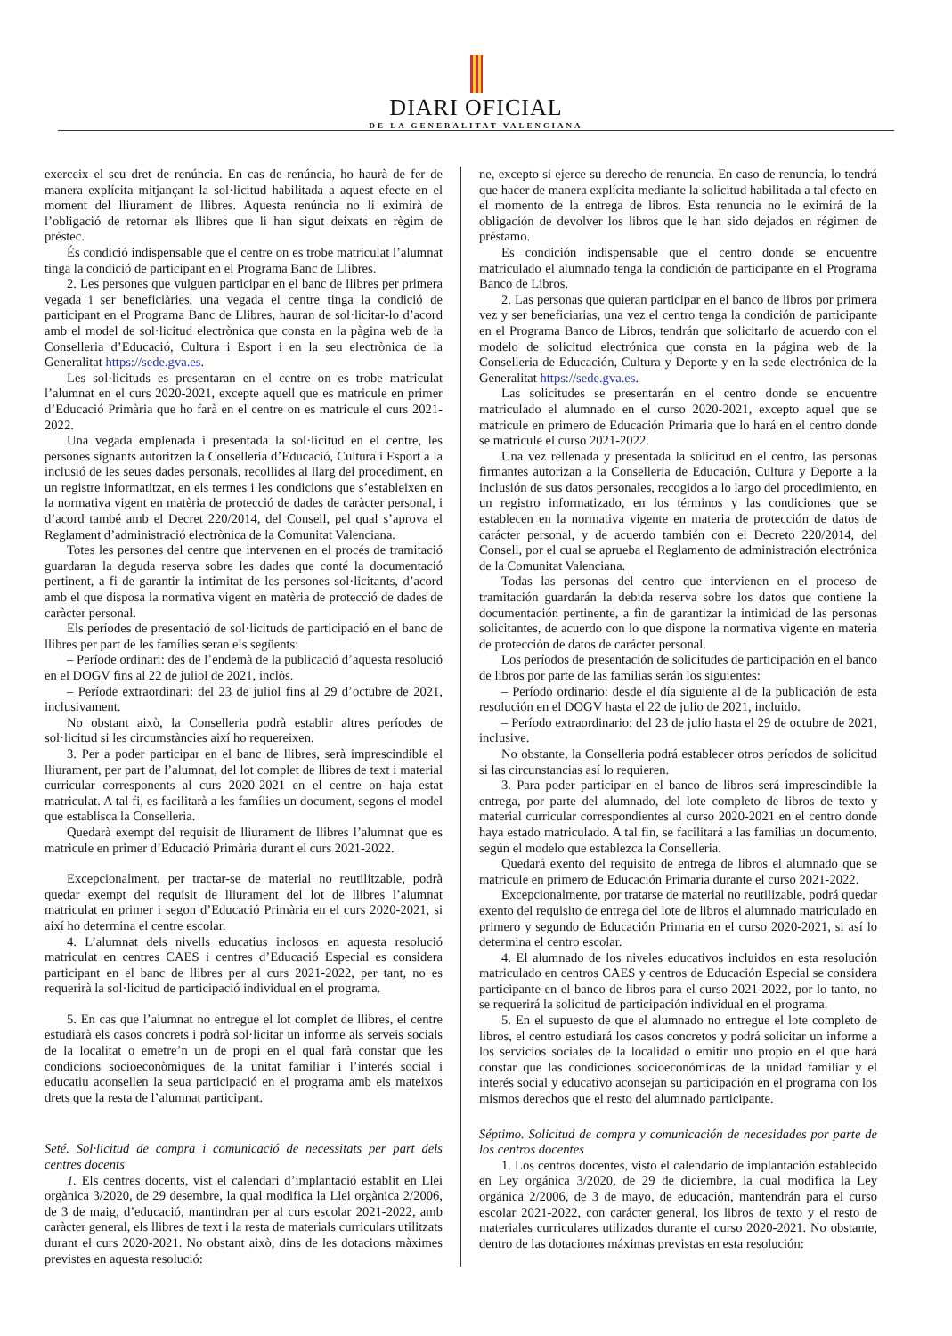DIARI OFICIAL
DE LA GENERALITAT VALENCIANA
exerceix el seu dret de renúncia. En cas de renúncia, ho haurà de fer de manera explícita mitjançant la sol·licitud habilitada a aquest efecte en el moment del lliurament de llibres. Aquesta renúncia no li eximirà de l’obligació de retornar els llibres que li han sigut deixats en règim de préstec.
És condició indispensable que el centre on es trobe matriculat l’alumnat tinga la condició de participant en el Programa Banc de Llibres.
2. Les persones que vulguen participar en el banc de llibres per primera vegada i ser beneficiàries, una vegada el centre tinga la condició de participant en el Programa Banc de Llibres, hauran de sol·licitar-lo d’acord amb el model de sol·licitud electrònica que consta en la pàgina web de la Conselleria d’Educació, Cultura i Esport i en la seu electrònica de la Generalitat https://sede.gva.es.
Les sol·licituds es presentaran en el centre on es trobe matriculat l’alumnat en el curs 2020-2021, excepte aquell que es matricule en primer d’Educació Primària que ho farà en el centre on es matricule el curs 2021-2022.
Una vegada emplenada i presentada la sol·licitud en el centre, les persones signants autoritzen la Conselleria d’Educació, Cultura i Esport a la inclusió de les seues dades personals, recollides al llarg del procediment, en un registre informatitzat, en els termes i les condicions que s’estableixen en la normativa vigent en matèria de protecció de dades de caràcter personal, i d’acord també amb el Decret 220/2014, del Consell, pel qual s’aprova el Reglament d’administració electrònica de la Comunitat Valenciana.
Totes les persones del centre que intervenen en el procés de tramitació guardaran la deguda reserva sobre les dades que conté la documentació pertinent, a fi de garantir la intimitat de les persones sol·licitants, d’acord amb el que disposa la normativa vigent en matèria de protecció de dades de caràcter personal.
Els períodes de presentació de sol·licituds de participació en el banc de llibres per part de les famílies seran els següents:
– Període ordinari: des de l’endemà de la publicació d’aquesta resolució en el DOGV fins al 22 de juliol de 2021, inclòs.
– Període extraordinari: del 23 de juliol fins al 29 d’octubre de 2021, inclusivament.
No obstant això, la Conselleria podrà establir altres períodes de sol·licitud si les circumstàncies així ho requereixen.
3. Per a poder participar en el banc de llibres, serà imprescindible el lliurament, per part de l’alumnat, del lot complet de llibres de text i material curricular corresponents al curs 2020-2021 en el centre on haja estat matriculat. A tal fi, es facilitarà a les famílies un document, segons el model que establisca la Conselleria.
Quedarà exempt del requisit de lliurament de llibres l’alumnat que es matricule en primer d’Educació Primària durant el curs 2021-2022.
Excepcionalment, per tractar-se de material no reutilitzable, podrà quedar exempt del requisit de lliurament del lot de llibres l’alumnat matriculat en primer i segon d’Educació Primària en el curs 2020-2021, si així ho determina el centre escolar.
4. L’alumnat dels nivells educatius inclosos en aquesta resolució matriculat en centres CAES i centres d’Educació Especial es considera participant en el banc de llibres per al curs 2021-2022, per tant, no es requerirà la sol·licitud de participació individual en el programa.
5. En cas que l’alumnat no entregue el lot complet de llibres, el centre estudiarà els casos concrets i podrà sol·licitar un informe als serveis socials de la localitat o emetre’n un de propi en el qual farà constar que les condicions socioeconòmiques de la unitat familiar i l’interés social i educatiu aconsellen la seua participació en el programa amb els mateixos drets que la resta de l’alumnat participant.
Seté. Sol·licitud de compra i comunicació de necessitats per part dels centres docents
1. Els centres docents, vist el calendari d’implantació establit en Llei orgànica 3/2020, de 29 desembre, la qual modifica la Llei orgànica 2/2006, de 3 de maig, d’educació, mantindran per al curs escolar 2021-2022, amb caràcter general, els llibres de text i la resta de materials curriculars utilitzats durant el curs 2020-2021. No obstant això, dins de les dotacions màximes previstes en aquesta resolució:
ne, excepto si ejerce su derecho de renuncia. En caso de renuncia, lo tendrá que hacer de manera explícita mediante la solicitud habilitada a tal efecto en el momento de la entrega de libros. Esta renuncia no le eximirá de la obligación de devolver los libros que le han sido dejados en régimen de préstamo.
Es condición indispensable que el centro donde se encuentre matriculado el alumnado tenga la condición de participante en el Programa Banco de Libros.
2. Las personas que quieran participar en el banco de libros por primera vez y ser beneficiarias, una vez el centro tenga la condición de participante en el Programa Banco de Libros, tendrán que solicitarlo de acuerdo con el modelo de solicitud electrónica que consta en la página web de la Conselleria de Educación, Cultura y Deporte y en la sede electrónica de la Generalitat https://sede.gva.es.
Las solicitudes se presentarán en el centro donde se encuentre matriculado el alumnado en el curso 2020-2021, excepto aquel que se matricule en primero de Educación Primaria que lo hará en el centro donde se matricule el curso 2021-2022.
Una vez rellenada y presentada la solicitud en el centro, las personas firmantes autorizan a la Conselleria de Educación, Cultura y Deporte a la inclusión de sus datos personales, recogidos a lo largo del procedimiento, en un registro informatizado, en los términos y las condiciones que se establecen en la normativa vigente en materia de protección de datos de carácter personal, y de acuerdo también con el Decreto 220/2014, del Consell, por el cual se aprueba el Reglamento de administración electrónica de la Comunitat Valenciana.
Todas las personas del centro que intervienen en el proceso de tramitación guardarán la debida reserva sobre los datos que contiene la documentación pertinente, a fin de garantizar la intimidad de las personas solicitantes, de acuerdo con lo que dispone la normativa vigente en materia de protección de datos de carácter personal.
Los períodos de presentación de solicitudes de participación en el banco de libros por parte de las familias serán los siguientes:
– Período ordinario: desde el día siguiente al de la publicación de esta resolución en el DOGV hasta el 22 de julio de 2021, incluido.
– Período extraordinario: del 23 de julio hasta el 29 de octubre de 2021, inclusive.
No obstante, la Conselleria podrá establecer otros períodos de solicitud si las circunstancias así lo requieren.
3. Para poder participar en el banco de libros será imprescindible la entrega, por parte del alumnado, del lote completo de libros de texto y material curricular correspondientes al curso 2020-2021 en el centro donde haya estado matriculado. A tal fin, se facilitará a las familias un documento, según el modelo que establezca la Conselleria.
Quedará exento del requisito de entrega de libros el alumnado que se matricule en primero de Educación Primaria durante el curso 2021-2022.
Excepcionalmente, por tratarse de material no reutilizable, podrá quedar exento del requisito de entrega del lote de libros el alumnado matriculado en primero y segundo de Educación Primaria en el curso 2020-2021, si así lo determina el centro escolar.
4. El alumnado de los niveles educativos incluidos en esta resolución matriculado en centros CAES y centros de Educación Especial se considera participante en el banco de libros para el curso 2021-2022, por lo tanto, no se requerirá la solicitud de participación individual en el programa.
5. En el supuesto de que el alumnado no entregue el lote completo de libros, el centro estudiará los casos concretos y podrá solicitar un informe a los servicios sociales de la localidad o emitir uno propio en el que hará constar que las condiciones socioeconómicas de la unidad familiar y el interés social y educativo aconsejan su participación en el programa con los mismos derechos que el resto del alumnado participante.
Séptimo. Solicitud de compra y comunicación de necesidades por parte de los centros docentes
1. Los centros docentes, visto el calendario de implantación establecido en Ley orgánica 3/2020, de 29 de diciembre, la cual modifica la Ley orgánica 2/2006, de 3 de mayo, de educación, mantendrán para el curso escolar 2021-2022, con carácter general, los libros de texto y el resto de materiales curriculares utilizados durante el curso 2020-2021. No obstante, dentro de las dotaciones máximas previstas en esta resolución: